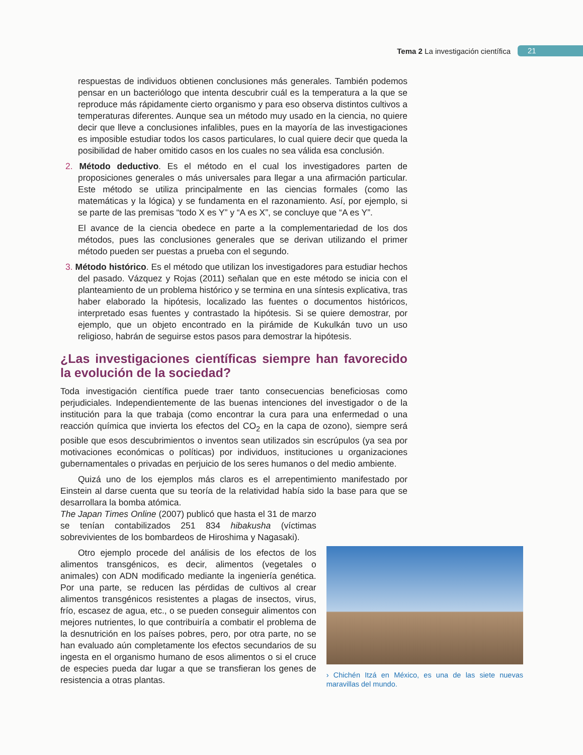Tema 2 La investigación científica 21
respuestas de individuos obtienen conclusiones más generales. También podemos pensar en un bacteriólogo que intenta descubrir cuál es la temperatura a la que se reproduce más rápidamente cierto organismo y para eso observa distintos cultivos a temperaturas diferentes. Aunque sea un método muy usado en la ciencia, no quiere decir que lleve a conclusiones infalibles, pues en la mayoría de las investigaciones es imposible estudiar todos los casos particulares, lo cual quiere decir que queda la posibilidad de haber omitido casos en los cuales no sea válida esa conclusión.
2. Método deductivo. Es el método en el cual los investigadores parten de proposiciones generales o más universales para llegar a una afirmación particular. Este método se utiliza principalmente en las ciencias formales (como las matemáticas y la lógica) y se fundamenta en el razonamiento. Así, por ejemplo, si se parte de las premisas “todo X es Y” y “A es X”, se concluye que “A es Y”.
El avance de la ciencia obedece en parte a la complementariedad de los dos métodos, pues las conclusiones generales que se derivan utilizando el primer método pueden ser puestas a prueba con el segundo.
3. Método histórico. Es el método que utilizan los investigadores para estudiar hechos del pasado. Vázquez y Rojas (2011) señalan que en este método se inicia con el planteamiento de un problema histórico y se termina en una síntesis explicativa, tras haber elaborado la hipótesis, localizado las fuentes o documentos históricos, interpretado esas fuentes y contrastado la hipótesis. Si se quiere demostrar, por ejemplo, que un objeto encontrado en la pirámide de Kukulkán tuvo un uso religioso, habrán de seguirse estos pasos para demostrar la hipótesis.
¿Las investigaciones científicas siempre han favorecido la evolución de la sociedad?
Toda investigación científica puede traer tanto consecuencias beneficiosas como perjudiciales. Independientemente de las buenas intenciones del investigador o de la institución para la que trabaja (como encontrar la cura para una enfermedad o una reacción química que invierta los efectos del CO<sub>2</sub> en la capa de ozono), siempre será posible que esos descubrimientos o inventos sean utilizados sin escrúpulos (ya sea por motivaciones económicas o políticas) por individuos, instituciones u organizaciones gubernamentales o privadas en perjuicio de los seres humanos o del medio ambiente.
Quizá uno de los ejemplos más claros es el arrepentimiento manifestado por Einstein al darse cuenta que su teoría de la relatividad había sido la base para que se desarrollara la bomba atómica.
The Japan Times Online (2007) publicó que hasta el 31 de marzo se tenían contabilizados 251 834 hibakusha (víctimas sobrevivientes de los bombardeos de Hiroshima y Nagasaki).
Otro ejemplo procede del análisis de los efectos de los alimentos transgénicos, es decir, alimentos (vegetales o animales) con ADN modificado mediante la ingeniería genética. Por una parte, se reducen las pérdidas de cultivos al crear alimentos transgénicos resistentes a plagas de insectos, virus, frío, escasez de agua, etc., o se pueden conseguir alimentos con mejores nutrientes, lo que contribuiría a combatir el problema de la desnutrición en los países pobres, pero, por otra parte, no se han evaluado aún completamente los efectos secundarios de su ingesta en el organismo humano de esos alimentos o si el cruce de especies pueda dar lugar a que se transfieran los genes de resistencia a otras plantas.
› Chichén Itzá en México, es una de las siete nuevas maravillas del mundo.